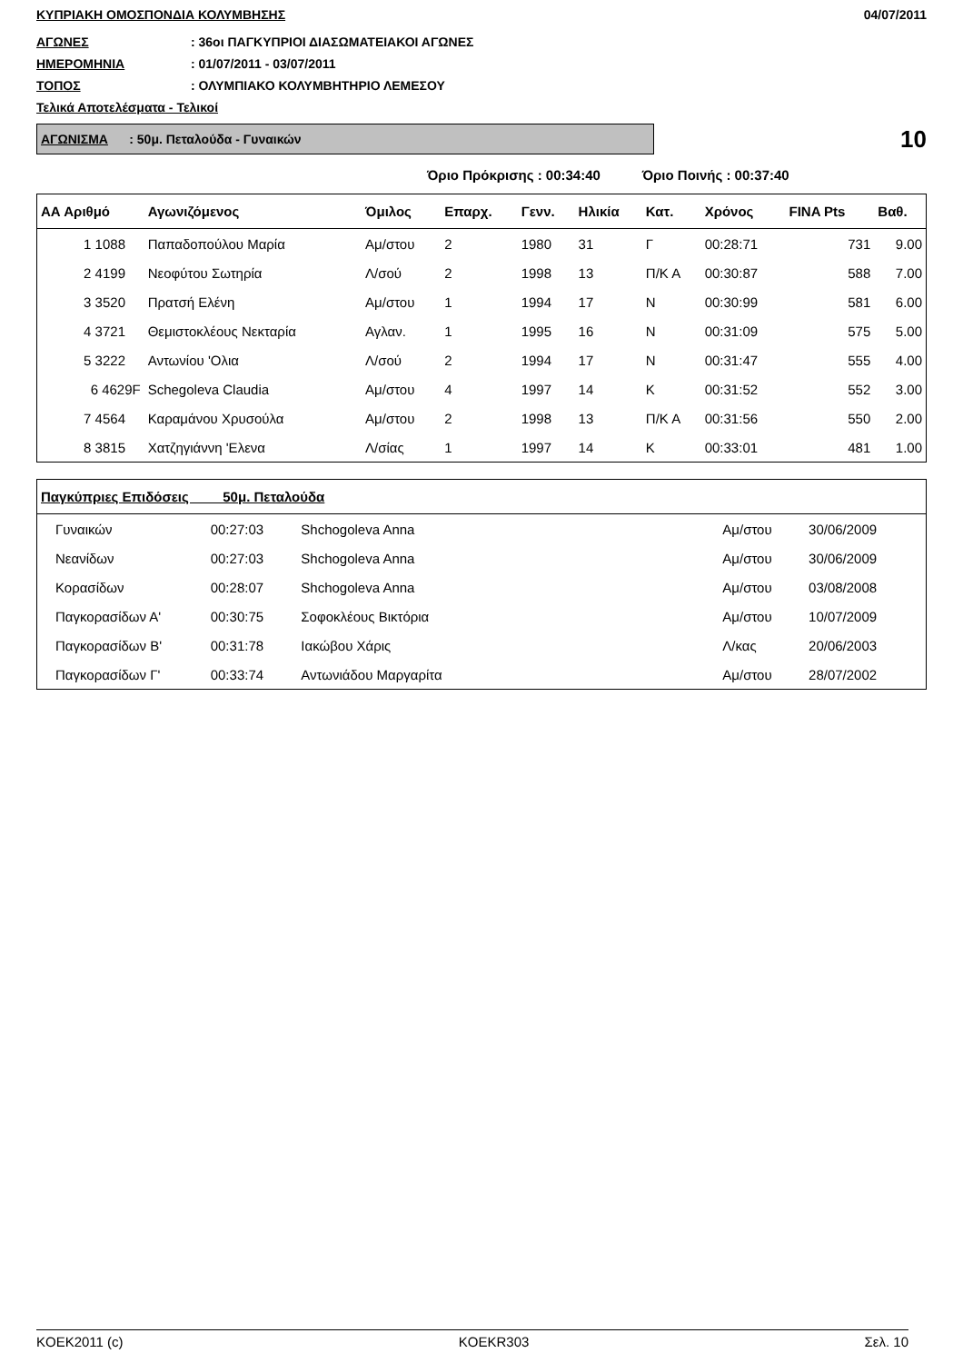ΚΥΠΡΙΑΚΗ ΟΜΟΣΠΟΝΔΙΑ ΚΟΛΥΜΒΗΣΗΣ 04/07/2011
ΑΓΩΝΕΣ: 36οι ΠΑΓΚΥΠΡΙΟΙ ΔΙΑΣΩΜΑΤΕΙΑΚΟΙ ΑΓΩΝΕΣ
ΗΜΕΡΟΜΗΝΙΑ: 01/07/2011 - 03/07/2011
ΤΟΠΟΣ: ΟΛΥΜΠΙΑΚΟ ΚΟΛΥΜΒΗΤΗΡΙΟ ΛΕΜΕΣΟΥ
Τελικά Αποτελέσματα - Τελικοί
ΑΓΩΝΙΣΜΑ : 50μ. Πεταλούδα - Γυναικών
10
Όριο Πρόκρισης : 00:34:40 Όριο Ποινής : 00:37:40
| ΑΑ Αριθμό | Αγωνιζόμενος | Όμιλος | Επαρχ. | Γενν. | Ηλικία | Κατ. | Χρόνος | FINA Pts | Βαθ. |
| --- | --- | --- | --- | --- | --- | --- | --- | --- | --- |
| 1 1088 | Παπαδοπούλου Μαρία | Αμ/στου | 2 | 1980 | 31 | Γ | 00:28:71 | 731 | 9.00 |
| 2 4199 | Νεοφύτου Σωτηρία | Λ/σού | 2 | 1998 | 13 | Π/Κ Α | 00:30:87 | 588 | 7.00 |
| 3 3520 | Πρατσή Ελένη | Αμ/στου | 1 | 1994 | 17 | Ν | 00:30:99 | 581 | 6.00 |
| 4 3721 | Θεμιστοκλέους Νεκταρία | Αγλαν. | 1 | 1995 | 16 | Ν | 00:31:09 | 575 | 5.00 |
| 5 3222 | Αντωνίου 'Ολια | Λ/σού | 2 | 1994 | 17 | Ν | 00:31:47 | 555 | 4.00 |
| 6 4629F | Schegoleva Claudia | Αμ/στου | 4 | 1997 | 14 | Κ | 00:31:52 | 552 | 3.00 |
| 7 4564 | Καραμάνου Χρυσούλα | Αμ/στου | 2 | 1998 | 13 | Π/Κ Α | 00:31:56 | 550 | 2.00 |
| 8 3815 | Χατζηγιάννη 'Ελενα | Λ/σίας | 1 | 1997 | 14 | Κ | 00:33:01 | 481 | 1.00 |
| Παγκύπριες Επιδόσεις 50μ. Πεταλούδα | | | | | |
| --- | --- | --- | --- | --- | --- |
| Γυναικών | 00:27:03 | Shchogoleva Anna | Αμ/στου | 30/06/2009 | |
| Νεανίδων | 00:27:03 | Shchogoleva Anna | Αμ/στου | 30/06/2009 | |
| Κορασίδων | 00:28:07 | Shchogoleva Anna | Αμ/στου | 03/08/2008 | |
| Παγκορασίδων Α' | 00:30:75 | Σοφοκλέους Βικτόρια | Αμ/στου | 10/07/2009 | |
| Παγκορασίδων Β' | 00:31:78 | Ιακώβου Χάρις | Λ/κας | 20/06/2003 | |
| Παγκορασίδων Γ' | 00:33:74 | Αντωνιάδου Μαργαρίτα | Αμ/στου | 28/07/2002 | |
KOEK2011 (c) KOEKR303 Σελ. 10